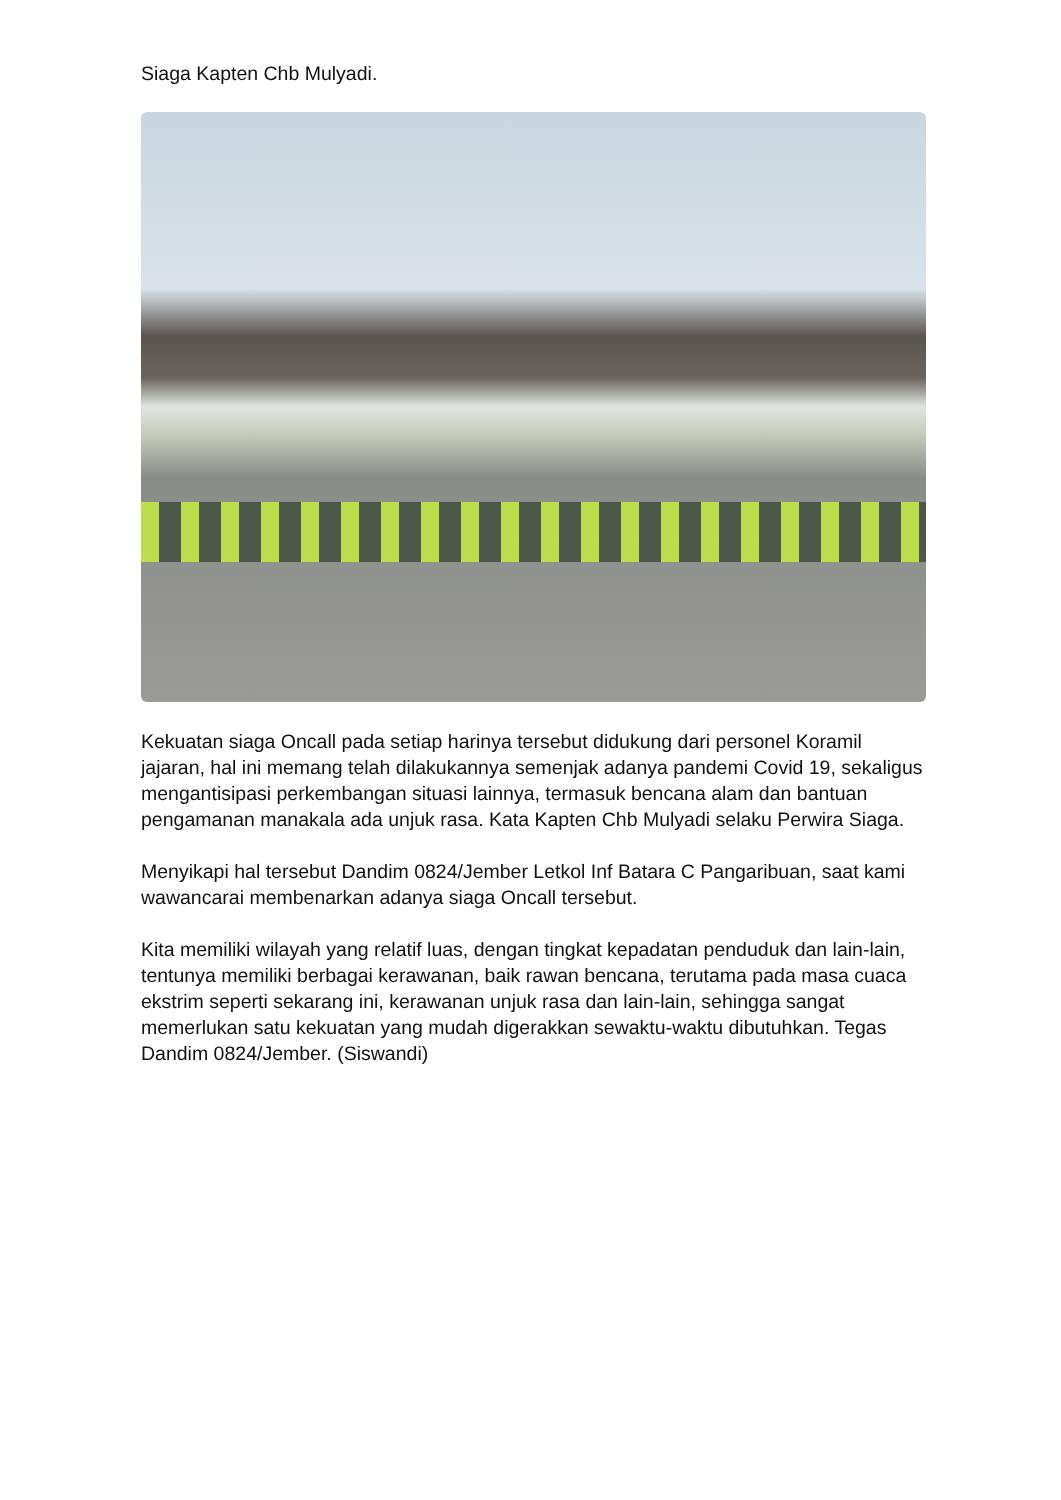Siaga Kapten Chb Mulyadi.
Kekuatan siaga Oncall pada setiap harinya tersebut didukung dari personel Koramil jajaran, hal ini memang telah dilakukannya semenjak adanya pandemi Covid 19, sekaligus mengantisipasi perkembangan situasi lainnya, termasuk bencana alam dan bantuan pengamanan manakala ada unjuk rasa. Kata Kapten Chb Mulyadi selaku Perwira Siaga.
Menyikapi hal tersebut Dandim 0824/Jember Letkol Inf Batara C Pangaribuan, saat kami wawancarai membenarkan adanya siaga Oncall tersebut.
Kita memiliki wilayah yang relatif luas, dengan tingkat kepadatan penduduk dan lain-lain, tentunya memiliki berbagai kerawanan, baik rawan bencana, terutama pada masa cuaca ekstrim seperti sekarang ini, kerawanan unjuk rasa dan lain-lain, sehingga sangat memerlukan satu kekuatan yang mudah digerakkan sewaktu-waktu dibutuhkan. Tegas Dandim 0824/Jember. (Siswandi)